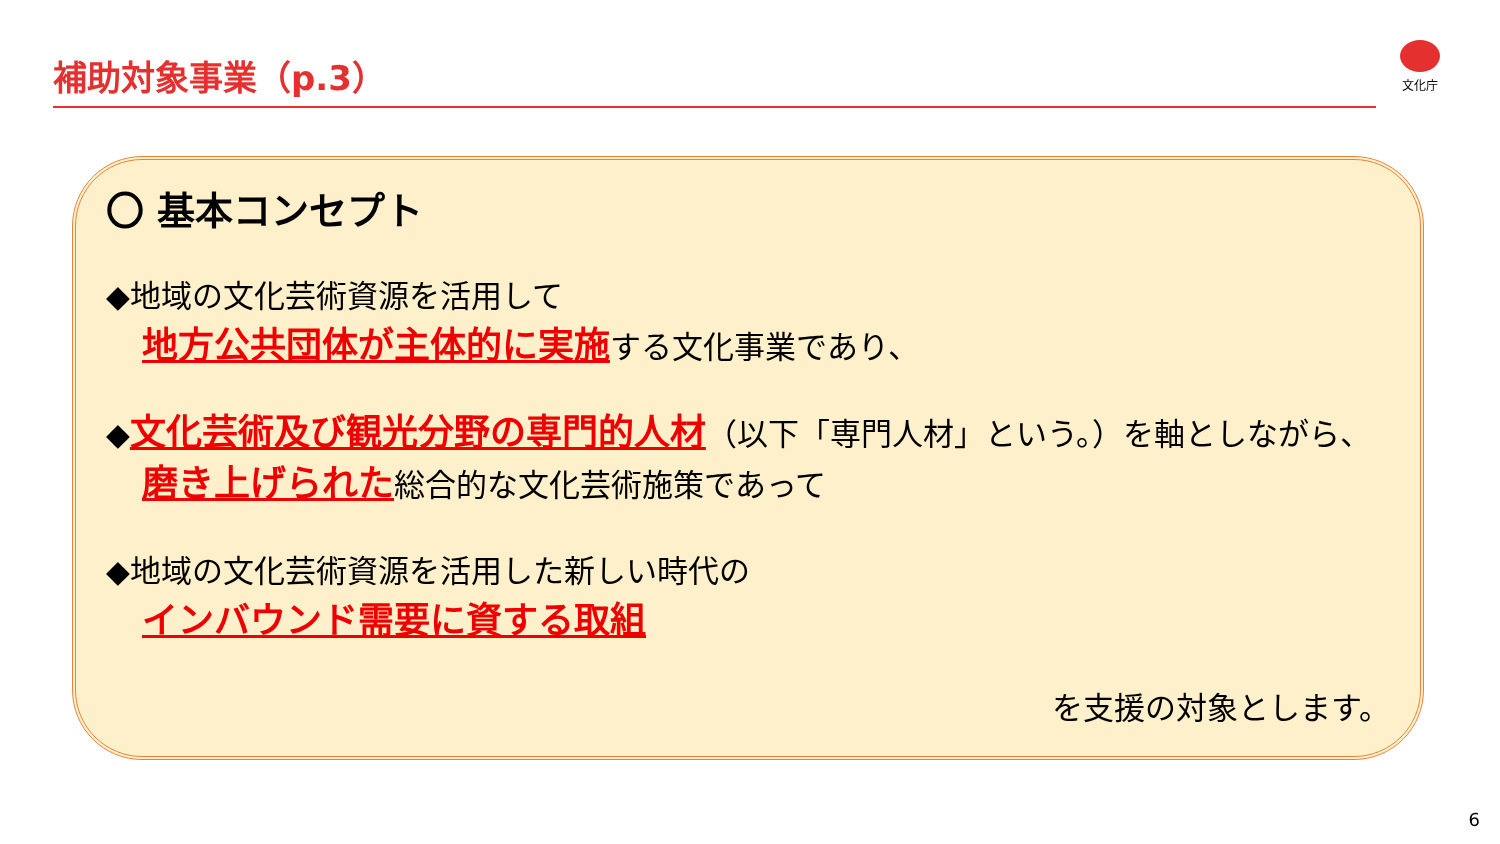補助対象事業（p.3） 文化庁
〇 基本コンセプト
◆地域の文化芸術資源を活用して
地方公共団体が主体的に実施する文化事業であり、
◆文化芸術及び観光分野の専門的人材（以下「専門人材」という。）を軸としながら、磨き上げられた総合的な文化芸術施策であって
◆地域の文化芸術資源を活用した新しい時代の
インバウンド需要に資する取組
を支援の対象とします。
6